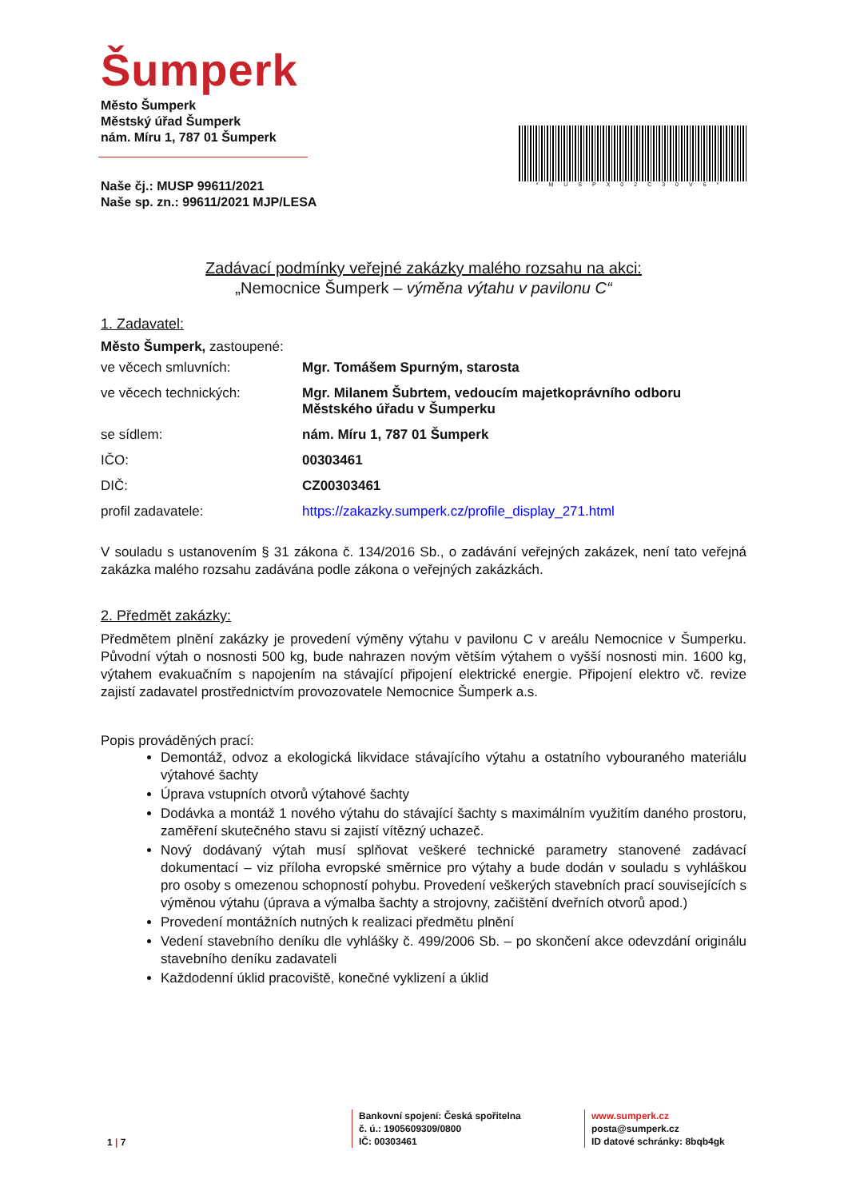Šumperk
Město Šumperk
Městský úřad Šumperk
nám. Míru 1, 787 01 Šumperk
Naše čj.: MUSP 99611/2021
Naše sp. zn.: 99611/2021 MJP/LESA
*MUSPX02C30V6*
Zadávací podmínky veřejné zakázky malého rozsahu na akci:
„Nemocnice Šumperk – výměna výtahu v pavilonu C“
1. Zadavatel:
Město Šumperk, zastoupené:
ve věcech smluvních: Mgr. Tomášem Spurným, starosta
ve věcech technických: Mgr. Milanem Šubrtem, vedoucím majetkoprávního odboru
Městského úřadu v Šumperku
se sídlem: nám. Míru 1, 787 01 Šumperk
IČO: 00303461
DIČ: CZ00303461
profil zadavatele: https://zakazky.sumperk.cz/profile_display_271.html
V souladu s ustanovením § 31 zákona č. 134/2016 Sb., o zadávání veřejných zakázek, není tato veřejná zakázka malého rozsahu zadávána podle zákona o veřejných zakázkách.
2. Předmět zakázky:
Předmětem plnění zakázky je provedení výměny výtahu v pavilonu C v areálu Nemocnice v Šumperku. Původní výtah o nosnosti 500 kg, bude nahrazen novým větším výtahem o vyšší nosnosti min. 1600 kg, výtahem evakuačním s napojením na stávající připojení elektrické energie. Připojení elektro vč. revize zajistí zadavatel prostřednictvím provozovatele Nemocnice Šumperk a.s.
Popis prováděných prací:
Demontáž, odvoz a ekologická likvidace stávajícího výtahu a ostatního vybouraného materiálu výtahové šachty
Úprava vstupních otvorů výtahové šachty
Dodávka a montáž 1 nového výtahu do stávající šachty s maximálním využitím daného prostoru, zaměření skutečného stavu si zajistí vítězný uchazeč.
Nový dodávaný výtah musí splňovat veškeré technické parametry stanovené zadávací dokumentací – viz příloha evropské směrnice pro výtahy a bude dodán v souladu s vyhláškou pro osoby s omezenou schopností pohybu. Provedení veškerých stavebních prací souvisejících s výměnou výtahu (úprava a výmalba šachty a strojovny, začištění dveřních otvorů apod.)
Provedení montážních nutných k realizaci předmětu plnění
Vedení stavebního deníku dle vyhlášky č. 499/2006 Sb. – po skončení akce odevzdání originálu stavebního deníku zadavateli
Každodenní úklid pracoviště, konečné vyklizení a úklid
1 | 7
Bankovní spojení: Česká spořitelna
č. ú.: 1905609309/0800
IČ: 00303461
www.sumperk.cz
posta@sumperk.cz
ID datové schránky: 8bqb4gk